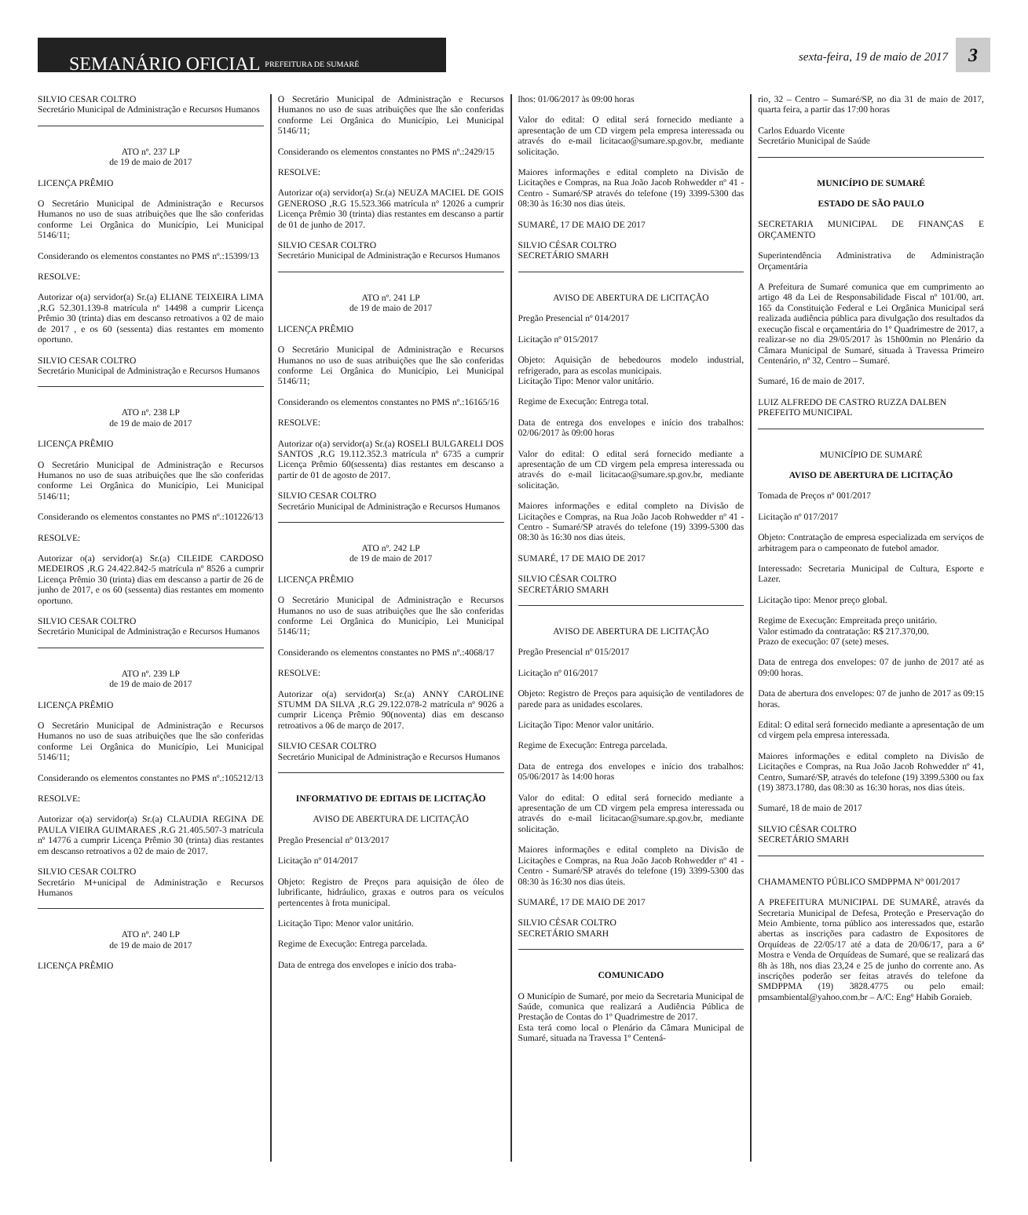SEMANÁRIO OFICIAL PREFEITURA DE SUMARÉ
sexta-feira, 19 de maio de 2017
3
SILVIO CESAR COLTRO
Secretário Municipal de Administração e Recursos Humanos
ATO nº. 237 LP
de 19 de maio de 2017
LICENÇA PRÊMIO
O Secretário Municipal de Administração e Recursos Humanos no uso de suas atribuições que lhe são conferidas conforme Lei Orgânica do Município, Lei Municipal 5146/11;
Considerando os elementos constantes no PMS nº.:15399/13
RESOLVE:
Autorizar o(a) servidor(a) Sr.(a) ELIANE TEIXEIRA LIMA ,R.G 52.301.139-8 matrícula nº 14498 a cumprir Licença Prêmio 30 (trinta) dias em descanso retroativos a 02 de maio de 2017 , e os 60 (sessenta) dias restantes em momento oportuno.
SILVIO CESAR COLTRO
Secretário Municipal de Administração e Recursos Humanos
ATO nº. 238 LP
de 19 de maio de 2017
LICENÇA PRÊMIO
O Secretário Municipal de Administração e Recursos Humanos no uso de suas atribuições que lhe são conferidas conforme Lei Orgânica do Município, Lei Municipal 5146/11;
Considerando os elementos constantes no PMS nº.:101226/13
RESOLVE:
Autorizar o(a) servidor(a) Sr.(a) CILEIDE CARDOSO MEDEIROS ,R.G 24.422.842-5 matrícula nº 8526 a cumprir Licença Prêmio 30 (trinta) dias em descanso a partir de 26 de junho de 2017, e os 60 (sessenta) dias restantes em momento oportuno.
SILVIO CESAR COLTRO
Secretário Municipal de Administração e Recursos Humanos
ATO nº. 239 LP
de 19 de maio de 2017
LICENÇA PRÊMIO
O Secretário Municipal de Administração e Recursos Humanos no uso de suas atribuições que lhe são conferidas conforme Lei Orgânica do Município, Lei Municipal 5146/11;
Considerando os elementos constantes no PMS nº.:105212/13
RESOLVE:
Autorizar o(a) servidor(a) Sr.(a) CLAUDIA REGINA DE PAULA VIEIRA GUIMARAES ,R.G 21.405.507-3 matrícula nº 14776 a cumprir Licença Prêmio 30 (trinta) dias restantes em descanso retroativos a 02 de maio de 2017.
SILVIO CESAR COLTRO
Secretário M+unicipal de Administração e Recursos Humanos
ATO nº. 240 LP
de 19 de maio de 2017
LICENÇA PRÊMIO
O Secretário Municipal de Administração e Recursos Humanos no uso de suas atribuições que lhe são conferidas conforme Lei Orgânica do Município, Lei Municipal 5146/11;
Considerando os elementos constantes no PMS nº.:2429/15
RESOLVE:
Autorizar o(a) servidor(a) Sr.(a) NEUZA MACIEL DE GOIS GENEROSO ,R.G 15.523.366 matrícula nº 12026 a cumprir Licença Prêmio 30 (trinta) dias restantes em descanso a partir de 01 de junho de 2017.
SILVIO CESAR COLTRO
Secretário Municipal de Administração e Recursos Humanos
ATO nº. 241 LP
de 19 de maio de 2017
LICENÇA PRÊMIO
O Secretário Municipal de Administração e Recursos Humanos no uso de suas atribuições que lhe são conferidas conforme Lei Orgânica do Município, Lei Municipal 5146/11;
Considerando os elementos constantes no PMS nº.:16165/16
RESOLVE:
Autorizar o(a) servidor(a) Sr.(a) ROSELI BULGARELI DOS SANTOS ,R.G 19.112.352.3 matrícula nº 6735 a cumprir Licença Prêmio 60(sessenta) dias restantes em descanso a partir de 01 de agosto de 2017.
SILVIO CESAR COLTRO
Secretário Municipal de Administração e Recursos Humanos
ATO nº. 242 LP
de 19 de maio de 2017
LICENÇA PRÊMIO
O Secretário Municipal de Administração e Recursos Humanos no uso de suas atribuições que lhe são conferidas conforme Lei Orgânica do Município, Lei Municipal 5146/11;
Considerando os elementos constantes no PMS nº.:4068/17
RESOLVE:
Autorizar o(a) servidor(a) Sr.(a) ANNY CAROLINE STUMM DA SILVA ,R.G 29.122.078-2 matrícula nº 9026 a cumprir Licença Prêmio 90(noventa) dias em descanso retroativos a 06 de março de 2017.
SILVIO CESAR COLTRO
Secretário Municipal de Administração e Recursos Humanos
INFORMATIVO DE EDITAIS DE LICITAÇÃO
AVISO DE ABERTURA DE LICITAÇÃO
Pregão Presencial nº 013/2017
Licitação nº 014/2017
Objeto: Registro de Preços para aquisição de óleo de lubrificante, hidráulico, graxas e outros para os veículos pertencentes à frota municipal.
Licitação Tipo: Menor valor unitário.
Regime de Execução: Entrega parcelada.
Data de entrega dos envelopes e início dos traba-
lhos: 01/06/2017 às 09:00 horas
Valor do edital: O edital será fornecido mediante a apresentação de um CD virgem pela empresa interessada ou através do e-mail licitacao@sumare.sp.gov.br, mediante solicitação.
Maiores informações e edital completo na Divisão de Licitações e Compras, na Rua João Jacob Rohwedder nº 41 - Centro - Sumaré/SP através do telefone (19) 3399-5300 das 08:30 às 16:30 nos dias úteis.
SUMARÉ, 17 DE MAIO DE 2017
SILVIO CÉSAR COLTRO
SECRETÁRIO SMARH
AVISO DE ABERTURA DE LICITAÇÃO
Pregão Presencial nº 014/2017
Licitação nº 015/2017
Objeto: Aquisição de bebedouros modelo industrial, refrigerado, para as escolas municipais.
Licitação Tipo: Menor valor unitário.
Regime de Execução: Entrega total.
Data de entrega dos envelopes e início dos trabalhos: 02/06/2017 às 09:00 horas
Valor do edital: O edital será fornecido mediante a apresentação de um CD virgem pela empresa interessada ou através do e-mail licitacao@sumare.sp.gov.br, mediante solicitação.
Maiores informações e edital completo na Divisão de Licitações e Compras, na Rua João Jacob Rohwedder nº 41 - Centro - Sumaré/SP através do telefone (19) 3399-5300 das 08:30 às 16:30 nos dias úteis.
SUMARÉ, 17 DE MAIO DE 2017
SILVIO CÉSAR COLTRO
SECRETÁRIO SMARH
AVISO DE ABERTURA DE LICITAÇÃO
Pregão Presencial nº 015/2017
Licitação nº 016/2017
Objeto: Registro de Preços para aquisição de ventiladores de parede para as unidades escolares.
Licitação Tipo: Menor valor unitário.
Regime de Execução: Entrega parcelada.
Data de entrega dos envelopes e início dos trabalhos: 05/06/2017 às 14:00 horas
Valor do edital: O edital será fornecido mediante a apresentação de um CD virgem pela empresa interessada ou através do e-mail licitacao@sumare.sp.gov.br, mediante solicitação.
Maiores informações e edital completo na Divisão de Licitações e Compras, na Rua João Jacob Rohwedder nº 41 - Centro - Sumaré/SP através do telefone (19) 3399-5300 das 08:30 às 16:30 nos dias úteis.
SUMARÉ, 17 DE MAIO DE 2017
SILVIO CÉSAR COLTRO
SECRETÁRIO SMARH
COMUNICADO
O Município de Sumaré, por meio da Secretaria Municipal de Saúde, comunica que realizará a Audiência Pública de Prestação de Contas do 1º Quadrimestre de 2017.
Esta terá como local o Plenário da Câmara Municipal de Sumaré, situada na Travessa 1º Centená-
rio, 32 – Centro – Sumaré/SP, no dia 31 de maio de 2017, quarta feira, a partir das 17:00 horas
Carlos Eduardo Vicente
Secretário Municipal de Saúde
MUNICÍPIO DE SUMARÉ
ESTADO DE SÃO PAULO
SECRETARIA MUNICIPAL DE FINANÇAS E ORÇAMENTO
Superintendência Administrativa de Administração Orçamentária
A Prefeitura de Sumaré comunica que em cumprimento ao artigo 48 da Lei de Responsabilidade Fiscal nº 101/00, art. 165 da Constituição Federal e Lei Orgânica Municipal será realizada audiência pública para divulgação dos resultados da execução fiscal e orçamentária do 1º Quadrimestre de 2017, a realizar-se no dia 29/05/2017 às 15h00min no Plenário da Câmara Municipal de Sumaré, situada à Travessa Primeiro Centenário, nº 32, Centro – Sumaré.
Sumaré, 16 de maio de 2017.
LUIZ ALFREDO DE CASTRO RUZZA DALBEN
PREFEITO MUNICIPAL
MUNICÍPIO DE SUMARÉ
AVISO DE ABERTURA DE LICITAÇÃO
Tomada de Preços nº 001/2017
Licitação nº 017/2017
Objeto: Contratação de empresa especializada em serviços de arbitragem para o campeonato de futebol amador.
Interessado: Secretaria Municipal de Cultura, Esporte e Lazer.
Licitação tipo: Menor preço global.
Regime de Execução: Empreitada preço unitário.
Valor estimado da contratação: R$ 217.370,00.
Prazo de execução: 07 (sete) meses.
Data de entrega dos envelopes: 07 de junho de 2017 até as 09:00 horas.
Data de abertura dos envelopes: 07 de junho de 2017 as 09:15 horas.
Edital: O edital será fornecido mediante a apresentação de um cd virgem pela empresa interessada.
Maiores informações e edital completo na Divisão de Licitações e Compras, na Rua João Jacob Rohwedder nº 41, Centro, Sumaré/SP, através do telefone (19) 3399.5300 ou fax (19) 3873.1780, das 08:30 as 16:30 horas, nos dias úteis.
Sumaré, 18 de maio de 2017
SILVIO CÉSAR COLTRO
SECRETÁRIO SMARH
CHAMAMENTO PÚBLICO SMDPPMA Nº 001/2017
A PREFEITURA MUNICIPAL DE SUMARÉ, através da Secretaria Municipal de Defesa, Proteção e Preservação do Meio Ambiente, torna público aos interessados que, estarão abertas as inscrições para cadastro de Expositores de Orquídeas de 22/05/17 até a data de 20/06/17, para a 6ª Mostra e Venda de Orquídeas de Sumaré, que se realizará das 8h às 18h, nos dias 23,24 e 25 de junho do corrente ano. As inscrições poderão ser feitas através do telefone da SMDPPMA (19) 3828.4775 ou pelo email: pmsambiental@yahoo.com.br – A/C: Engº Habib Goraieb.